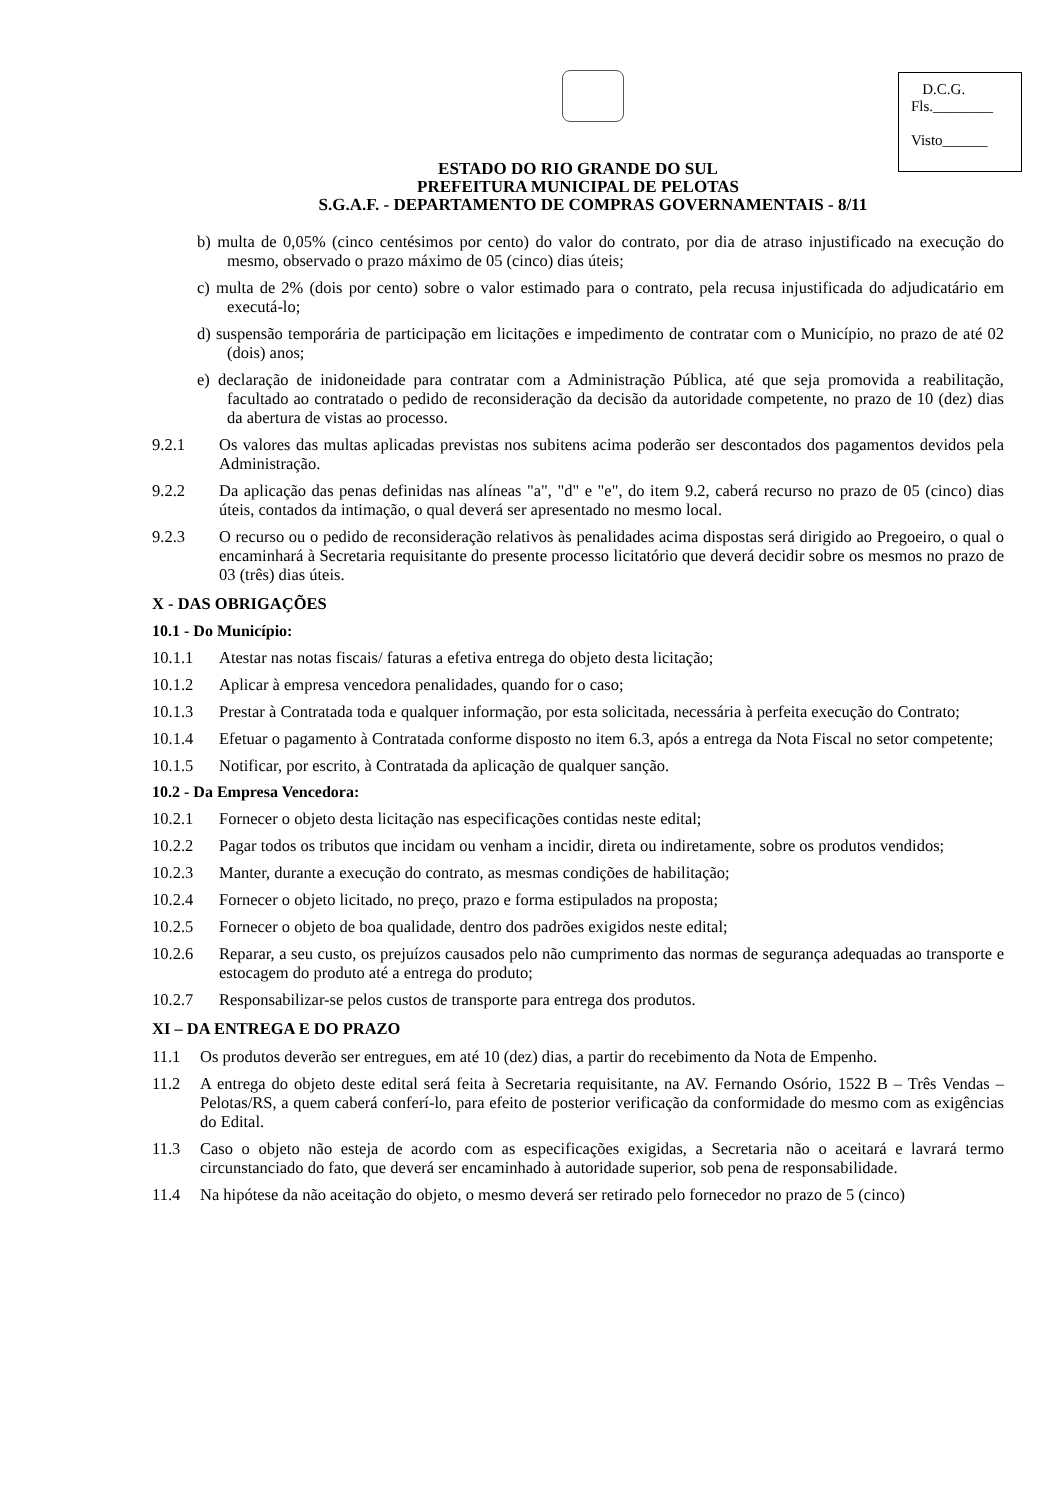D.C.G.
Fls.________
Visto______
ESTADO DO RIO GRANDE DO SUL
PREFEITURA MUNICIPAL DE PELOTAS
S.G.A.F. - DEPARTAMENTO DE COMPRAS GOVERNAMENTAIS - 8/11
b) multa de 0,05% (cinco centésimos por cento) do valor do contrato, por dia de atraso injustificado na execução do mesmo, observado o prazo máximo de 05 (cinco) dias úteis;
c) multa de 2% (dois por cento) sobre o valor estimado para o contrato, pela recusa injustificada do adjudicatário em executá-lo;
d) suspensão temporária de participação em licitações e impedimento de contratar com o Município, no prazo de até 02 (dois) anos;
e) declaração de inidoneidade para contratar com a Administração Pública, até que seja promovida a reabilitação, facultado ao contratado o pedido de reconsideração da decisão da autoridade competente, no prazo de 10 (dez) dias da abertura de vistas ao processo.
9.2.1 Os valores das multas aplicadas previstas nos subitens acima poderão ser descontados dos pagamentos devidos pela Administração.
9.2.2 Da aplicação das penas definidas nas alíneas "a", "d" e "e", do item 9.2, caberá recurso no prazo de 05 (cinco) dias úteis, contados da intimação, o qual deverá ser apresentado no mesmo local.
9.2.3 O recurso ou o pedido de reconsideração relativos às penalidades acima dispostas será dirigido ao Pregoeiro, o qual o encaminhará à Secretaria requisitante do presente processo licitatório que deverá decidir sobre os mesmos no prazo de 03 (três) dias úteis.
X - DAS OBRIGAÇÕES
10.1 - Do Município:
10.1.1 Atestar nas notas fiscais/ faturas a efetiva entrega do objeto desta licitação;
10.1.2 Aplicar à empresa vencedora penalidades, quando for o caso;
10.1.3 Prestar à Contratada toda e qualquer informação, por esta solicitada, necessária à perfeita execução do Contrato;
10.1.4 Efetuar o pagamento à Contratada conforme disposto no item 6.3, após a entrega da Nota Fiscal no setor competente;
10.1.5 Notificar, por escrito, à Contratada da aplicação de qualquer sanção.
10.2 - Da Empresa Vencedora:
10.2.1 Fornecer o objeto desta licitação nas especificações contidas neste edital;
10.2.2 Pagar todos os tributos que incidam ou venham a incidir, direta ou indiretamente, sobre os produtos vendidos;
10.2.3 Manter, durante a execução do contrato, as mesmas condições de habilitação;
10.2.4 Fornecer o objeto licitado, no preço, prazo e forma estipulados na proposta;
10.2.5 Fornecer o objeto de boa qualidade, dentro dos padrões exigidos neste edital;
10.2.6 Reparar, a seu custo, os prejuízos causados pelo não cumprimento das normas de segurança adequadas ao transporte e estocagem do produto até a entrega do produto;
10.2.7 Responsabilizar-se pelos custos de transporte para entrega dos produtos.
XI – DA ENTREGA E DO PRAZO
11.1 Os produtos deverão ser entregues, em até 10 (dez) dias, a partir do recebimento da Nota de Empenho.
11.2 A entrega do objeto deste edital será feita à Secretaria requisitante, na AV. Fernando Osório, 1522 B – Três Vendas – Pelotas/RS, a quem caberá conferí-lo, para efeito de posterior verificação da conformidade do mesmo com as exigências do Edital.
11.3 Caso o objeto não esteja de acordo com as especificações exigidas, a Secretaria não o aceitará e lavrará termo circunstanciado do fato, que deverá ser encaminhado à autoridade superior, sob pena de responsabilidade.
11.4 Na hipótese da não aceitação do objeto, o mesmo deverá ser retirado pelo fornecedor no prazo de 5 (cinco)